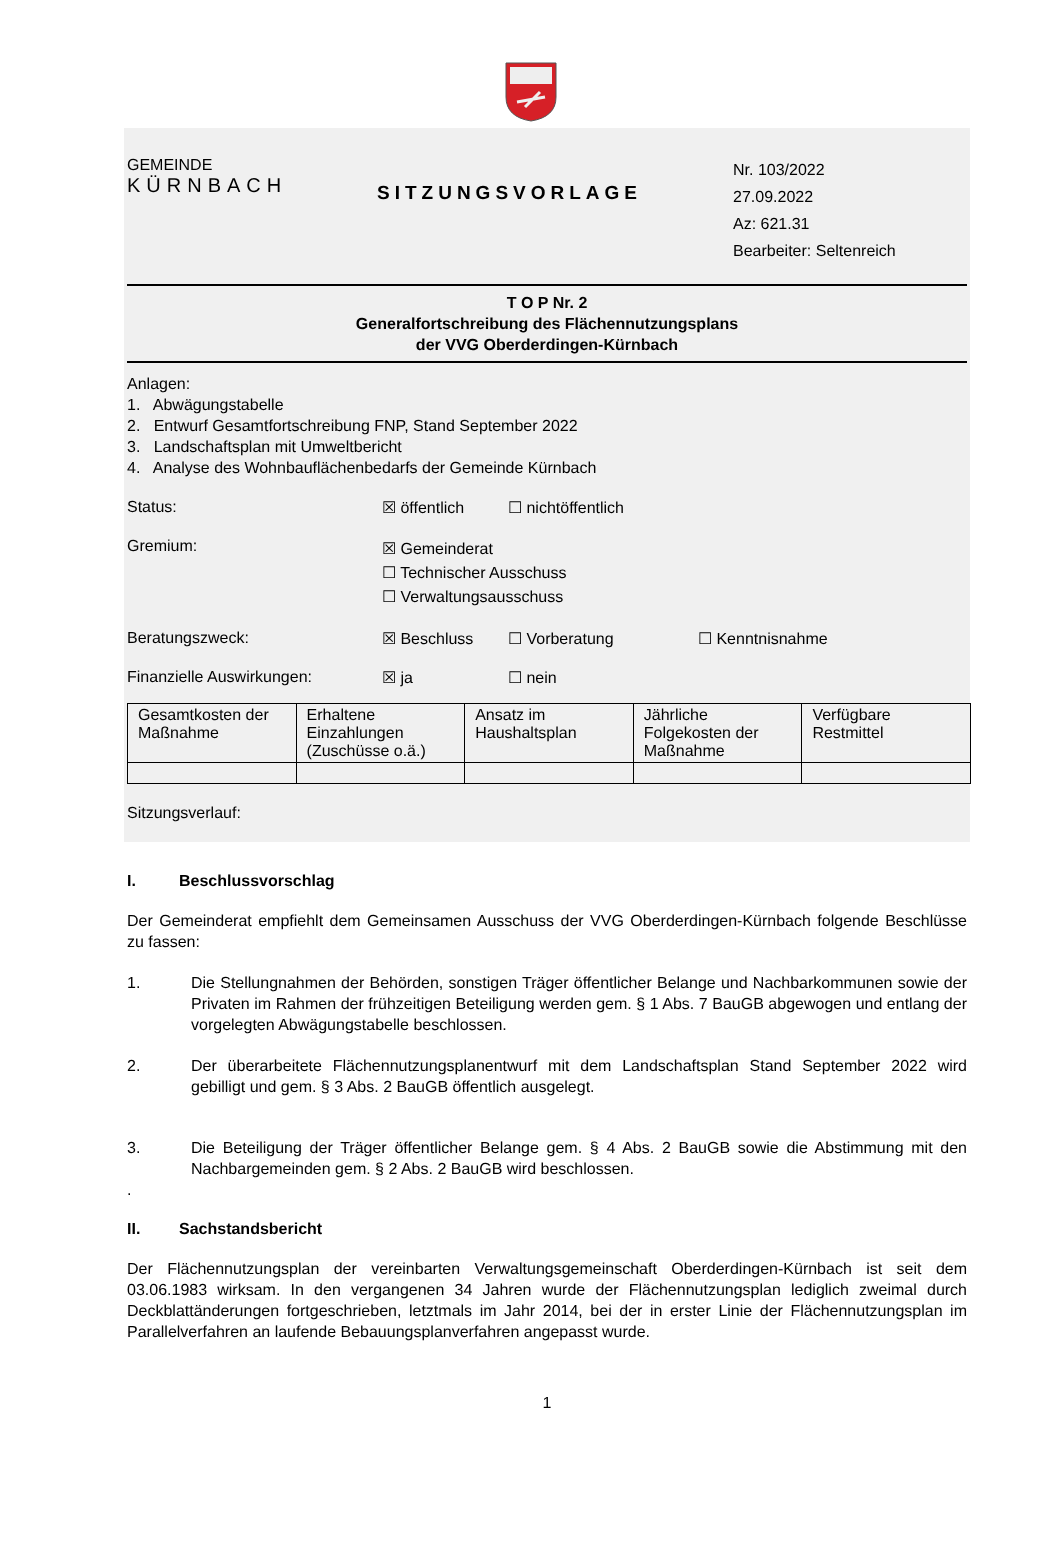GEMEINDE
KÜRNBACH
SITZUNGSVORLAGE
Nr. 103/2022
27.09.2022
Az: 621.31
Bearbeiter: Seltenreich
T O P Nr. 2
Generalfortschreibung des Flächennutzungsplans
der VVG Oberderdingen-Kürnbach
Anlagen:
1. Abwägungstabelle
2. Entwurf Gesamtfortschreibung FNP, Stand September 2022
3. Landschaftsplan mit Umweltbericht
4. Analyse des Wohnbauflächenbedarfs der Gemeinde Kürnbach
Status: ☒ öffentlich ☐ nichtöffentlich
Gremium:
☒ Gemeinderat
☐ Technischer Ausschuss
☐ Verwaltungsausschuss
Beratungszweck: ☒ Beschluss ☐ Vorberatung ☐ Kenntnisnahme
Finanzielle Auswirkungen: ☒ ja ☐ nein
| Gesamtkosten der Maßnahme | Erhaltene Einzahlungen (Zuschüsse o.ä.) | Ansatz im Haushaltsplan | Jährliche Folgekosten der Maßnahme | Verfügbare Restmittel |
Sitzungsverlauf:
I. Beschlussvorschlag
Der Gemeinderat empfiehlt dem Gemeinsamen Ausschuss der VVG Oberderdingen-Kürnbach folgende Beschlüsse zu fassen:
1. Die Stellungnahmen der Behörden, sonstigen Träger öffentlicher Belange und Nachbarkommunen sowie der Privaten im Rahmen der frühzeitigen Beteiligung werden gem. § 1 Abs. 7 BauGB abgewogen und entlang der vorgelegten Abwägungstabelle beschlossen.
2. Der überarbeitete Flächennutzungsplanentwurf mit dem Landschaftsplan Stand September 2022 wird gebilligt und gem. § 3 Abs. 2 BauGB öffentlich ausgelegt.
3. Die Beteiligung der Träger öffentlicher Belange gem. § 4 Abs. 2 BauGB sowie die Abstimmung mit den Nachbargemeinden gem. § 2 Abs. 2 BauGB wird beschlossen.
.
II. Sachstandsbericht
Der Flächennutzungsplan der vereinbarten Verwaltungsgemeinschaft Oberderdingen-Kürnbach ist seit dem 03.06.1983 wirksam. In den vergangenen 34 Jahren wurde der Flächennutzungsplan lediglich zweimal durch Deckblattänderungen fortgeschrieben, letztmals im Jahr 2014, bei der in erster Linie der Flächennutzungsplan im Parallelverfahren an laufende Bebauungsplanverfahren angepasst wurde.
1